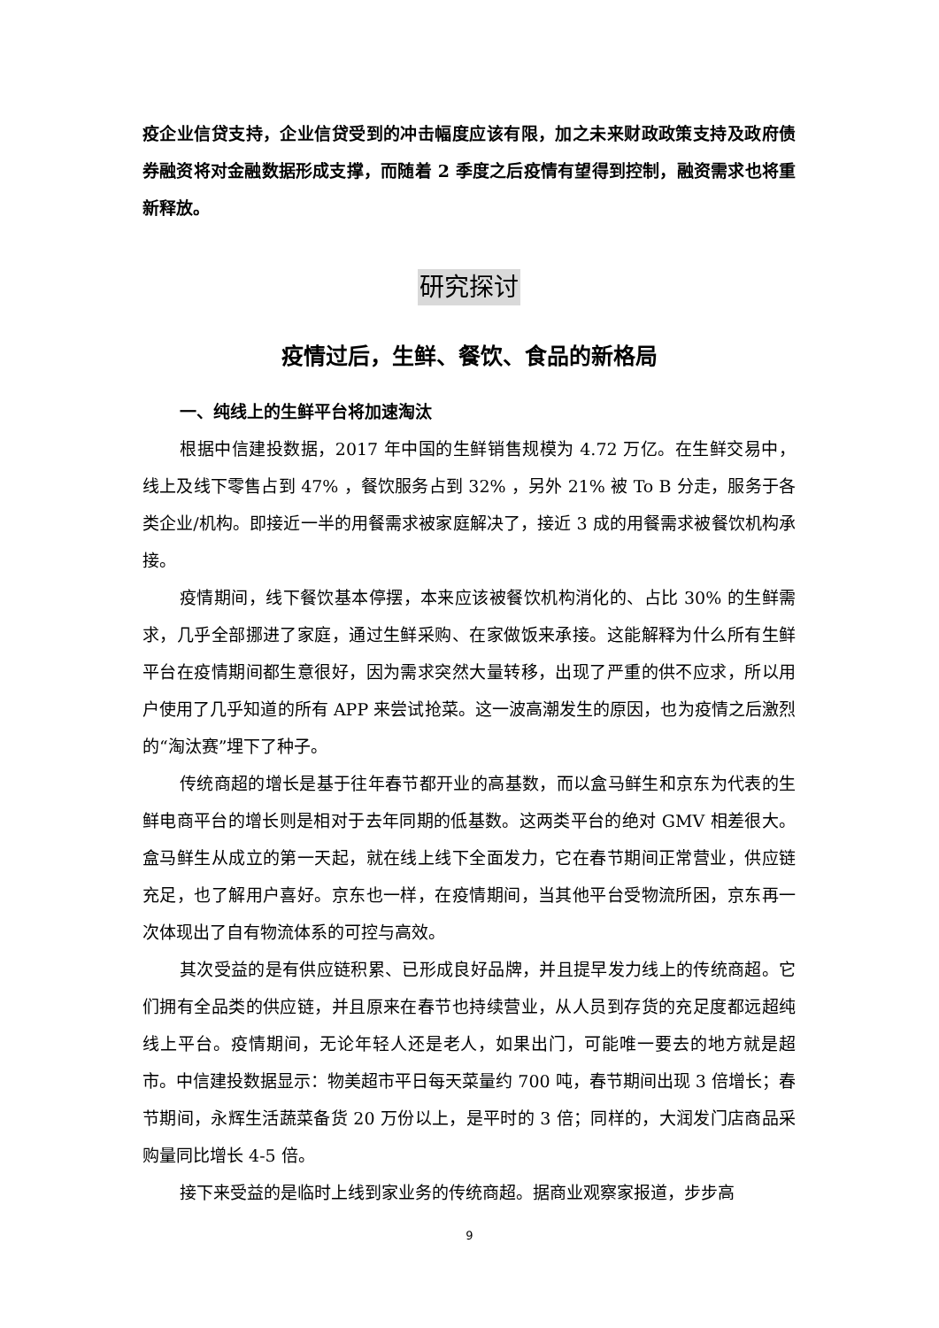疫企业信贷支持，企业信贷受到的冲击幅度应该有限，加之未来财政政策支持及政府债券融资将对金融数据形成支撑，而随着 2 季度之后疫情有望得到控制，融资需求也将重新释放。
研究探讨
疫情过后，生鲜、餐饮、食品的新格局
一、纯线上的生鲜平台将加速淘汰
根据中信建投数据，2017 年中国的生鲜销售规模为 4.72 万亿。在生鲜交易中，线上及线下零售占到 47% ，餐饮服务占到 32% ，另外 21% 被 To B 分走，服务于各类企业/机构。即接近一半的用餐需求被家庭解决了，接近 3 成的用餐需求被餐饮机构承接。
疫情期间，线下餐饮基本停摆，本来应该被餐饮机构消化的、占比 30% 的生鲜需求，几乎全部挪进了家庭，通过生鲜采购、在家做饭来承接。这能解释为什么所有生鲜平台在疫情期间都生意很好，因为需求突然大量转移，出现了严重的供不应求，所以用户使用了几乎知道的所有 APP 来尝试抢菜。这一波高潮发生的原因，也为疫情之后激烈的“淘汰赛”埋下了种子。
传统商超的增长是基于往年春节都开业的高基数，而以盒马鲜生和京东为代表的生鲜电商平台的增长则是相对于去年同期的低基数。这两类平台的绝对 GMV 相差很大。盒马鲜生从成立的第一天起，就在线上线下全面发力，它在春节期间正常营业，供应链充足，也了解用户喜好。京东也一样，在疫情期间，当其他平台受物流所困，京东再一次体现出了自有物流体系的可控与高效。
其次受益的是有供应链积累、已形成良好品牌，并且提早发力线上的传统商超。它们拥有全品类的供应链，并且原来在春节也持续营业，从人员到存货的充足度都远超纯线上平台。疫情期间，无论年轻人还是老人，如果出门，可能唯一要去的地方就是超市。中信建投数据显示：物美超市平日每天菜量约 700 吨，春节期间出现 3 倍增长；春节期间，永辉生活蔬菜备货 20 万份以上，是平时的 3 倍；同样的，大润发门店商品采购量同比增长 4-5 倍。
接下来受益的是临时上线到家业务的传统商超。据商业观察家报道，步步高
9